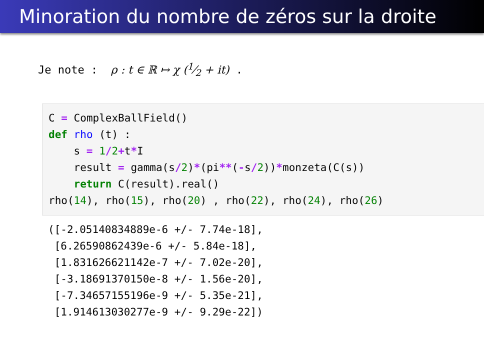Minoration du nombre de zéros sur la droite
Je note : ρ : t ∈ ℝ ↦ χ (1⁄2 + it) .
C = ComplexBallField() def rho (t) : s = 1/2+t*I result = gamma(s/2)*(pi**(-s/2))*monzeta(C(s)) return C(result).real() rho(14), rho(15), rho(20) , rho(22), rho(24), rho(26)
([-2.05140834889e-6 +/- 7.74e-18], [6.26590862439e-6 +/- 5.84e-18], [1.831626621142e-7 +/- 7.02e-20], [-3.18691370150e-8 +/- 1.56e-20], [-7.34657155196e-9 +/- 5.35e-21], [1.914613030277e-9 +/- 9.29e-22])